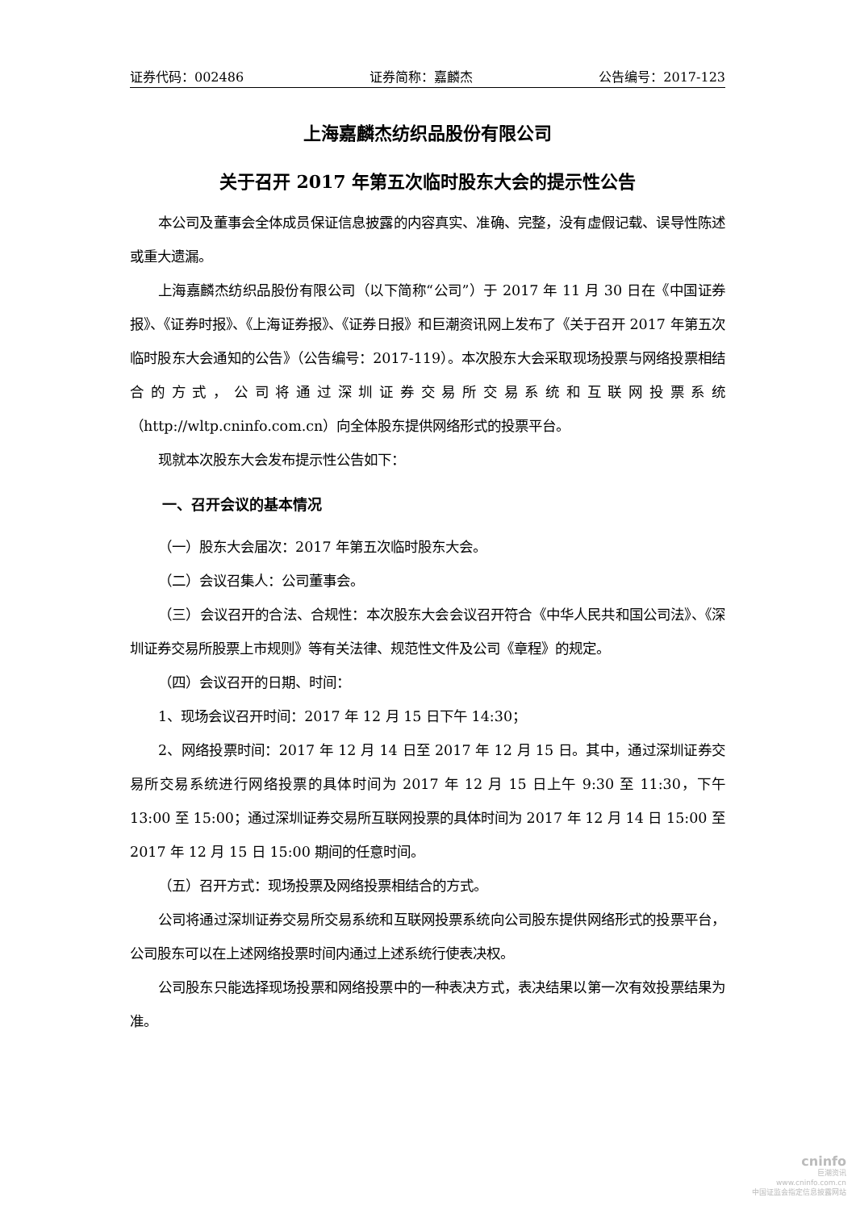证券代码：002486 证券简称：嘉麟杰 公告编号：2017-123
上海嘉麟杰纺织品股份有限公司
关于召开 2017 年第五次临时股东大会的提示性公告
本公司及董事会全体成员保证信息披露的内容真实、准确、完整，没有虚假记载、误导性陈述或重大遗漏。
上海嘉麟杰纺织品股份有限公司（以下简称“公司”）于 2017 年 11 月 30 日在《中国证券报》、《证券时报》、《上海证券报》、《证券日报》和巨潮资讯网上发布了《关于召开 2017 年第五次临时股东大会通知的公告》（公告编号：2017-119）。本次股东大会采取现场投票与网络投票相结合的方式，公司将通过深圳证券交易所交易系统和互联网投票系统（http://wltp.cninfo.com.cn）向全体股东提供网络形式的投票平台。
现就本次股东大会发布提示性公告如下：
一、召开会议的基本情况
（一）股东大会届次：2017 年第五次临时股东大会。
（二）会议召集人：公司董事会。
（三）会议召开的合法、合规性：本次股东大会会议召开符合《中华人民共和国公司法》、《深圳证券交易所股票上市规则》等有关法律、规范性文件及公司《章程》的规定。
（四）会议召开的日期、时间：
1、现场会议召开时间：2017 年 12 月 15 日下午 14:30；
2、网络投票时间：2017 年 12 月 14 日至 2017 年 12 月 15 日。其中，通过深圳证券交易所交易系统进行网络投票的具体时间为 2017 年 12 月 15 日上午 9:30 至 11:30，下午 13:00 至 15:00；通过深圳证券交易所互联网投票的具体时间为 2017 年 12 月 14 日 15:00 至 2017 年 12 月 15 日 15:00 期间的任意时间。
（五）召开方式：现场投票及网络投票相结合的方式。
公司将通过深圳证券交易所交易系统和互联网投票系统向公司股东提供网络形式的投票平台，公司股东可以在上述网络投票时间内通过上述系统行使表决权。
公司股东只能选择现场投票和网络投票中的一种表决方式，表决结果以第一次有效投票结果为准。
cninfo
巨潮资讯
www.cninfo.com.cn
中国证监会指定信息披露网站